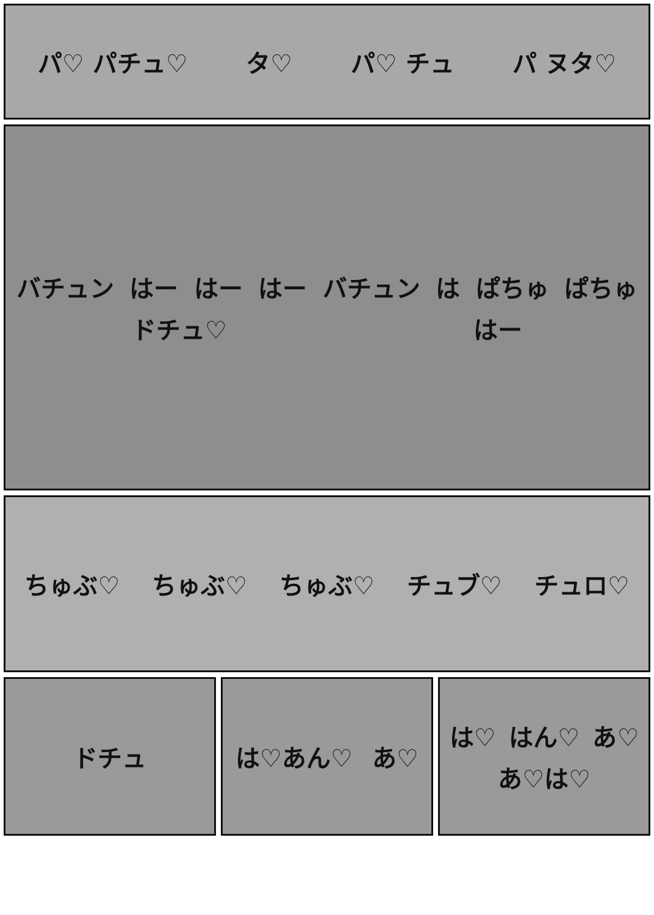パ♡ パチュ♡ タ♡ パ♡ チュ パ ヌタ♡
バチュン はー はー はー バチュン は ぱちゅ ぱちゅ ドチュ♡ はー
ちゅぶ♡ ちゅぶ♡ ちゅぶ♡ チュブ♡ チュロ♡
ドチュ は♡あん♡ あ♡ は♡ はん♡ あ♡ あ♡は♡